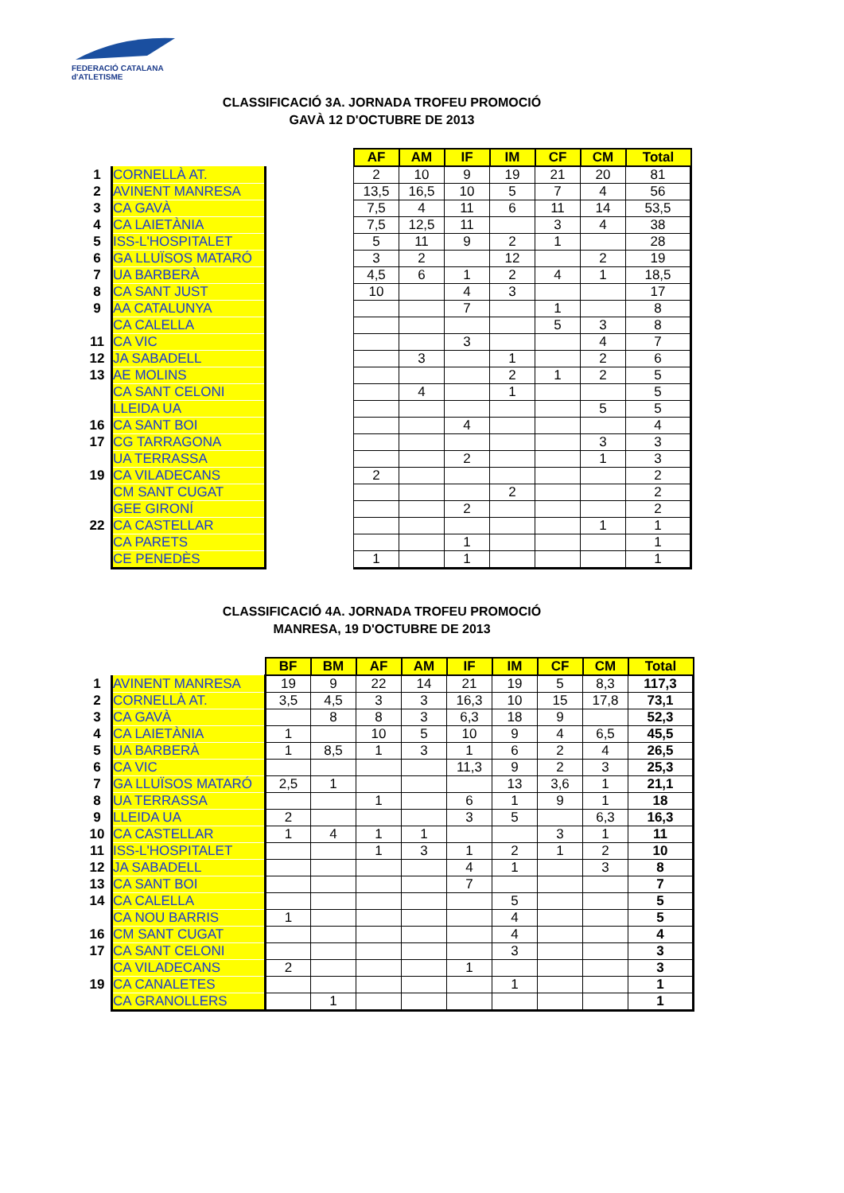FEDERACIÓ CATALANA
d'ATLETISME
CLASSIFICACIÓ 3A. JORNADA TROFEU PROMOCIÓ
GAVÀ 12 D'OCTUBRE DE 2013
| | | | AF | AM | IF | IM | CF | CM | Total |
| --- | --- | --- | --- | --- | --- | --- | --- | --- | --- |
| 1 | CORNELLÀ AT. | | 2 | 10 | 9 | 19 | 21 | 20 | 81 |
| 2 | AVINENT MANRESA | | 13,5 | 16,5 | 10 | 5 | 7 | 4 | 56 |
| 3 | CA GAVÀ | | 7,5 | 4 | 11 | 6 | 11 | 14 | 53,5 |
| 4 | CA LAIETÀNIA | | 7,5 | 12,5 | 11 | | 3 | 4 | 38 |
| 5 | ISS-L'HOSPITALET | | 5 | 11 | 9 | 2 | 1 | | 28 |
| 6 | GA LLUÏSOS MATARÓ | | 3 | 2 | | 12 | | 2 | 19 |
| 7 | UA BARBERÀ | | 4,5 | 6 | 1 | 2 | 4 | 1 | 18,5 |
| 8 | CA SANT JUST | | 10 | | 4 | 3 | | | 17 |
| 9 | AA CATALUNYA | | | | 7 | | 1 | | 8 |
| | CA CALELLA | | | | | | 5 | 3 | 8 |
| 11 | CA VIC | | | | 3 | | | 4 | 7 |
| 12 | JA SABADELL | | | 3 | | 1 | | 2 | 6 |
| 13 | AE MOLINS | | | | | 2 | 1 | 2 | 5 |
| | CA SANT CELONI | | | 4 | | 1 | | | 5 |
| | LLEIDA UA | | | | | | | 5 | 5 |
| 16 | CA SANT BOI | | | | 4 | | | | 4 |
| 17 | CG TARRAGONA | | | | | | | 3 | 3 |
| | UA TERRASSA | | | | 2 | | | 1 | 3 |
| 19 | CA VILADECANS | | 2 | | | | | | 2 |
| | CM SANT CUGAT | | | | | 2 | | | 2 |
| | GEE GIRONÍ | | | | 2 | | | | 2 |
| 22 | CA CASTELLAR | | | | | | | 1 | 1 |
| | CA PARETS | | | | 1 | | | | 1 |
| | CE PENEDÈS | | 1 | | 1 | | | | 1 |
CLASSIFICACIÓ 4A. JORNADA TROFEU PROMOCIÓ
MANRESA, 19 D'OCTUBRE DE 2013
| | | BF | BM | AF | AM | IF | IM | CF | CM | Total |
| --- | --- | --- | --- | --- | --- | --- | --- | --- | --- | --- |
| 1 | AVINENT MANRESA | 19 | 9 | 22 | 14 | 21 | 19 | 5 | 8,3 | 117,3 |
| 2 | CORNELLÀ AT. | 3,5 | 4,5 | 3 | 3 | 16,3 | 10 | 15 | 17,8 | 73,1 |
| 3 | CA GAVÀ | | 8 | 8 | 3 | 6,3 | 18 | 9 | | 52,3 |
| 4 | CA LAIETÀNIA | 1 | | 10 | 5 | 10 | 9 | 4 | 6,5 | 45,5 |
| 5 | UA BARBERÀ | 1 | 8,5 | 1 | 3 | 1 | 6 | 2 | 4 | 26,5 |
| 6 | CA VIC | | | | | 11,3 | 9 | 2 | 3 | 25,3 |
| 7 | GA LLUÏSOS MATARÓ | 2,5 | 1 | | | | 13 | 3,6 | 1 | 21,1 |
| 8 | UA TERRASSA | | | 1 | | 6 | 1 | 9 | 1 | 18 |
| 9 | LLEIDA UA | 2 | | | | 3 | 5 | | 6,3 | 16,3 |
| 10 | CA CASTELLAR | 1 | 4 | 1 | 1 | | | 3 | 1 | 11 |
| 11 | ISS-L'HOSPITALET | | | 1 | 3 | 1 | 2 | 1 | 2 | 10 |
| 12 | JA SABADELL | | | | | 4 | 1 | | 3 | 8 |
| 13 | CA SANT BOI | | | | | 7 | | | | 7 |
| 14 | CA CALELLA | | | | | | 5 | | | 5 |
| | CA NOU BARRIS | 1 | | | | | 4 | | | 5 |
| 16 | CM SANT CUGAT | | | | | | 4 | | | 4 |
| 17 | CA SANT CELONI | | | | | | 3 | | | 3 |
| | CA VILADECANS | 2 | | | | 1 | | | | 3 |
| 19 | CA CANALETES | | | | | | 1 | | | 1 |
| | CA GRANOLLERS | | 1 | | | | | | | 1 |